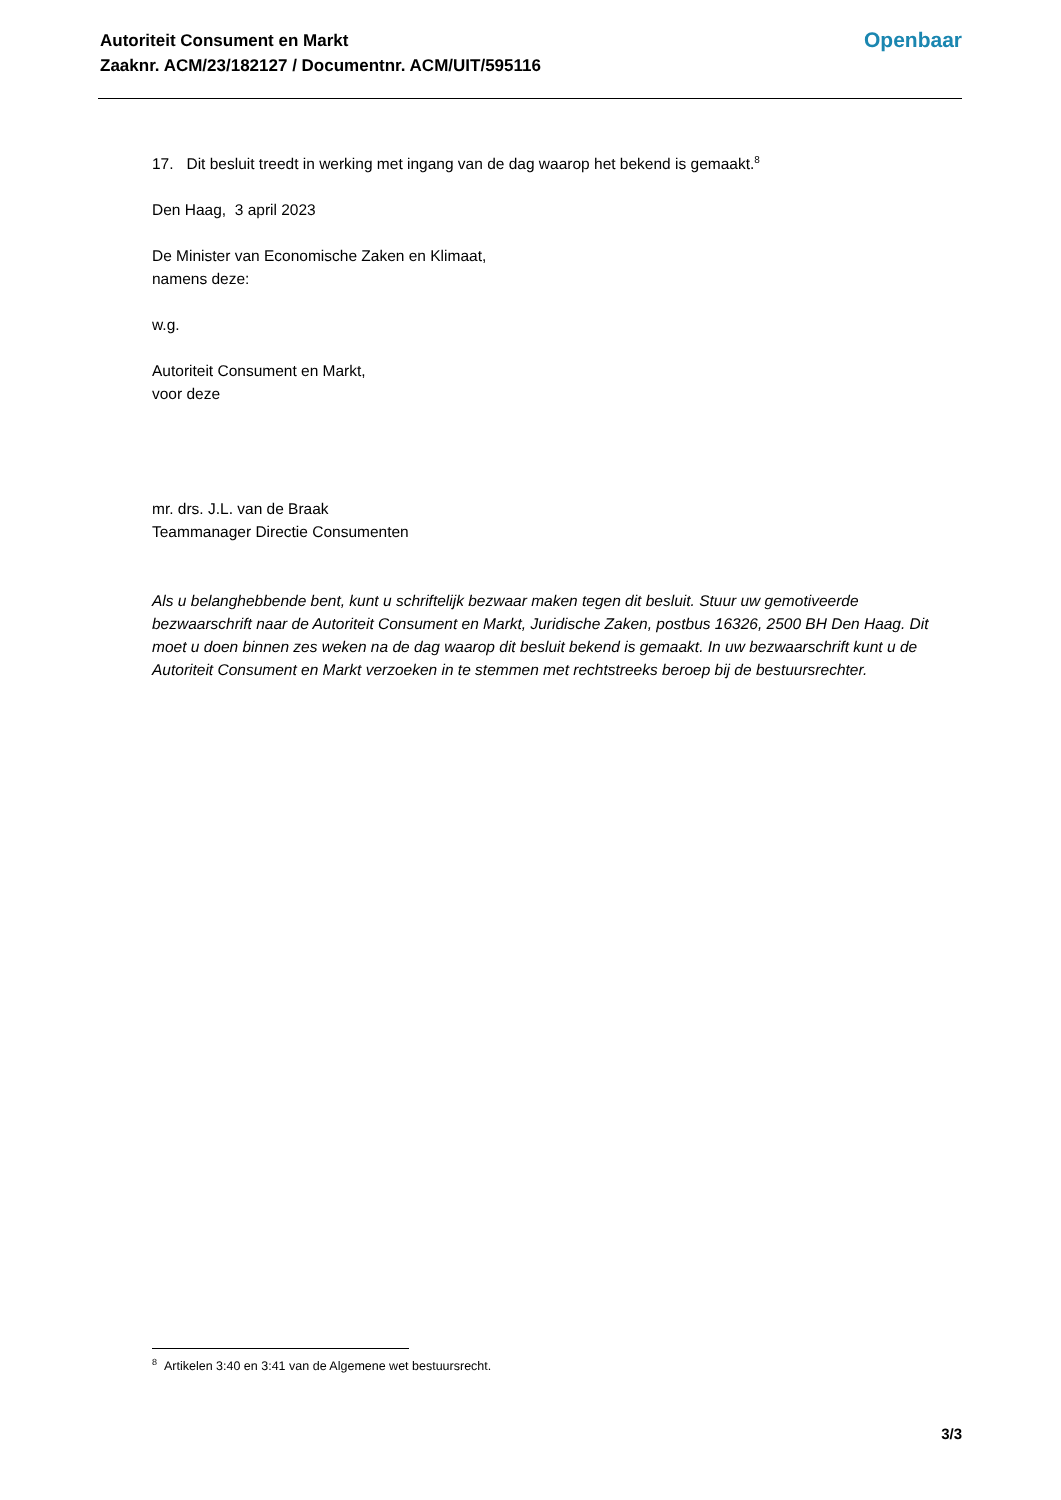Autoriteit Consument en Markt
Zaaknr. ACM/23/182127 / Documentnr. ACM/UIT/595116
Openbaar
17. Dit besluit treedt in werking met ingang van de dag waarop het bekend is gemaakt.<sup>8</sup>
Den Haag, 3 april 2023
De Minister van Economische Zaken en Klimaat,
namens deze:
w.g.
Autoriteit Consument en Markt,
voor deze
mr. drs. J.L. van de Braak
Teammanager Directie Consumenten
Als u belanghebbende bent, kunt u schriftelijk bezwaar maken tegen dit besluit. Stuur uw gemotiveerde bezwaarschrift naar de Autoriteit Consument en Markt, Juridische Zaken, postbus 16326, 2500 BH Den Haag. Dit moet u doen binnen zes weken na de dag waarop dit besluit bekend is gemaakt. In uw bezwaarschrift kunt u de Autoriteit Consument en Markt verzoeken in te stemmen met rechtstreeks beroep bij de bestuursrechter.
<sup>8</sup> Artikelen 3:40 en 3:41 van de Algemene wet bestuursrecht.
3/3